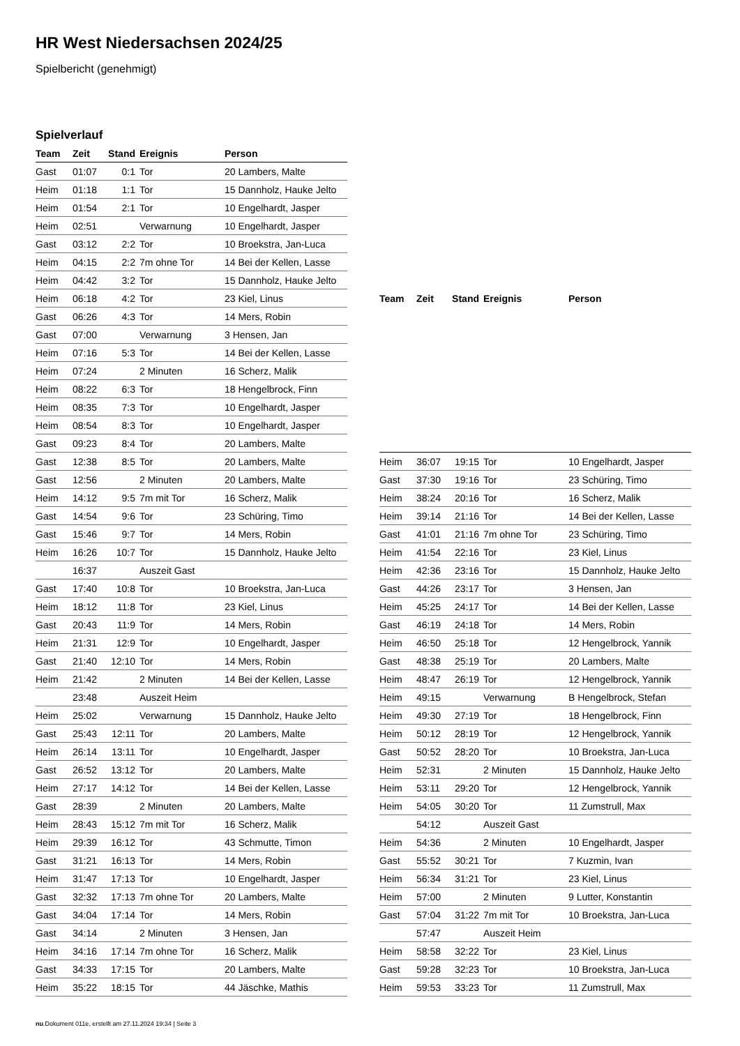HR West Niedersachsen 2024/25
Spielbericht (genehmigt)
Spielverlauf
| Team | Zeit | Stand | Ereignis | Person |
| --- | --- | --- | --- | --- |
| Gast | 01:07 | 0:1 | Tor | 20 Lambers, Malte |
| Heim | 01:18 | 1:1 | Tor | 15 Dannholz, Hauke Jelto |
| Heim | 01:54 | 2:1 | Tor | 10 Engelhardt, Jasper |
| Heim | 02:51 | | Verwarnung | 10 Engelhardt, Jasper |
| Gast | 03:12 | 2:2 | Tor | 10 Broekstra, Jan-Luca |
| Heim | 04:15 | 2:2 | 7m ohne Tor | 14 Bei der Kellen, Lasse |
| Heim | 04:42 | 3:2 | Tor | 15 Dannholz, Hauke Jelto |
| Heim | 06:18 | 4:2 | Tor | 23 Kiel, Linus |
| Gast | 06:26 | 4:3 | Tor | 14 Mers, Robin |
| Gast | 07:00 | | Verwarnung | 3 Hensen, Jan |
| Heim | 07:16 | 5:3 | Tor | 14 Bei der Kellen, Lasse |
| Heim | 07:24 | | 2 Minuten | 16 Scherz, Malik |
| Heim | 08:22 | 6:3 | Tor | 18 Hengelbrock, Finn |
| Heim | 08:35 | 7:3 | Tor | 10 Engelhardt, Jasper |
| Heim | 08:54 | 8:3 | Tor | 10 Engelhardt, Jasper |
| Gast | 09:23 | 8:4 | Tor | 20 Lambers, Malte |
| Gast | 12:38 | 8:5 | Tor | 20 Lambers, Malte |
| Gast | 12:56 | | 2 Minuten | 20 Lambers, Malte |
| Heim | 14:12 | 9:5 | 7m mit Tor | 16 Scherz, Malik |
| Gast | 14:54 | 9:6 | Tor | 23 Schüring, Timo |
| Gast | 15:46 | 9:7 | Tor | 14 Mers, Robin |
| Heim | 16:26 | 10:7 | Tor | 15 Dannholz, Hauke Jelto |
| | 16:37 | | Auszeit Gast | |
| Gast | 17:40 | 10:8 | Tor | 10 Broekstra, Jan-Luca |
| Heim | 18:12 | 11:8 | Tor | 23 Kiel, Linus |
| Gast | 20:43 | 11:9 | Tor | 14 Mers, Robin |
| Heim | 21:31 | 12:9 | Tor | 10 Engelhardt, Jasper |
| Gast | 21:40 | 12:10 | Tor | 14 Mers, Robin |
| Heim | 21:42 | | 2 Minuten | 14 Bei der Kellen, Lasse |
| | 23:48 | | Auszeit Heim | |
| Heim | 25:02 | | Verwarnung | 15 Dannholz, Hauke Jelto |
| Gast | 25:43 | 12:11 | Tor | 20 Lambers, Malte |
| Heim | 26:14 | 13:11 | Tor | 10 Engelhardt, Jasper |
| Gast | 26:52 | 13:12 | Tor | 20 Lambers, Malte |
| Heim | 27:17 | 14:12 | Tor | 14 Bei der Kellen, Lasse |
| Gast | 28:39 | | 2 Minuten | 20 Lambers, Malte |
| Heim | 28:43 | 15:12 | 7m mit Tor | 16 Scherz, Malik |
| Heim | 29:39 | 16:12 | Tor | 43 Schmutte, Timon |
| Gast | 31:21 | 16:13 | Tor | 14 Mers, Robin |
| Heim | 31:47 | 17:13 | Tor | 10 Engelhardt, Jasper |
| Gast | 32:32 | 17:13 | 7m ohne Tor | 20 Lambers, Malte |
| Gast | 34:04 | 17:14 | Tor | 14 Mers, Robin |
| Gast | 34:14 | | 2 Minuten | 3 Hensen, Jan |
| Heim | 34:16 | 17:14 | 7m ohne Tor | 16 Scherz, Malik |
| Gast | 34:33 | 17:15 | Tor | 20 Lambers, Malte |
| Heim | 35:22 | 18:15 | Tor | 44 Jäschke, Mathis |
| Team | Zeit | Stand | Ereignis | Person |
| --- | --- | --- | --- | --- |
| Heim | 36:07 | 19:15 | Tor | 10 Engelhardt, Jasper |
| Gast | 37:30 | 19:16 | Tor | 23 Schüring, Timo |
| Heim | 38:24 | 20:16 | Tor | 16 Scherz, Malik |
| Heim | 39:14 | 21:16 | Tor | 14 Bei der Kellen, Lasse |
| Gast | 41:01 | 21:16 | 7m ohne Tor | 23 Schüring, Timo |
| Heim | 41:54 | 22:16 | Tor | 23 Kiel, Linus |
| Heim | 42:36 | 23:16 | Tor | 15 Dannholz, Hauke Jelto |
| Gast | 44:26 | 23:17 | Tor | 3 Hensen, Jan |
| Heim | 45:25 | 24:17 | Tor | 14 Bei der Kellen, Lasse |
| Gast | 46:19 | 24:18 | Tor | 14 Mers, Robin |
| Heim | 46:50 | 25:18 | Tor | 12 Hengelbrock, Yannik |
| Gast | 48:38 | 25:19 | Tor | 20 Lambers, Malte |
| Heim | 48:47 | 26:19 | Tor | 12 Hengelbrock, Yannik |
| Heim | 49:15 | | Verwarnung | B Hengelbrock, Stefan |
| Heim | 49:30 | 27:19 | Tor | 18 Hengelbrock, Finn |
| Heim | 50:12 | 28:19 | Tor | 12 Hengelbrock, Yannik |
| Gast | 50:52 | 28:20 | Tor | 10 Broekstra, Jan-Luca |
| Heim | 52:31 | | 2 Minuten | 15 Dannholz, Hauke Jelto |
| Heim | 53:11 | 29:20 | Tor | 12 Hengelbrock, Yannik |
| Heim | 54:05 | 30:20 | Tor | 11 Zumstrull, Max |
| | 54:12 | | Auszeit Gast | |
| Heim | 54:36 | | 2 Minuten | 10 Engelhardt, Jasper |
| Gast | 55:52 | 30:21 | Tor | 7 Kuzmin, Ivan |
| Heim | 56:34 | 31:21 | Tor | 23 Kiel, Linus |
| Heim | 57:00 | | 2 Minuten | 9 Lutter, Konstantin |
| Gast | 57:04 | 31:22 | 7m mit Tor | 10 Broekstra, Jan-Luca |
| | 57:47 | | Auszeit Heim | |
| Heim | 58:58 | 32:22 | Tor | 23 Kiel, Linus |
| Gast | 59:28 | 32:23 | Tor | 10 Broekstra, Jan-Luca |
| Heim | 59:53 | 33:23 | Tor | 11 Zumstrull, Max |
nu.Dokument 011e, erstellt am 27.11.2024 19:34 | Seite 3